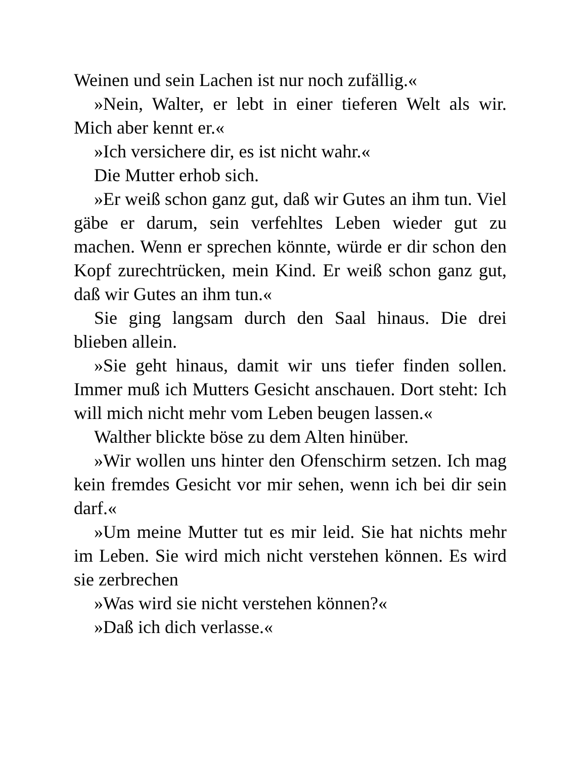Weinen und sein Lachen ist nur noch zufällig.«
»Nein, Walter, er lebt in einer tieferen Welt als wir. Mich aber kennt er.«
»Ich versichere dir, es ist nicht wahr.«
Die Mutter erhob sich.
»Er weiß schon ganz gut, daß wir Gutes an ihm tun. Viel gäbe er darum, sein verfehltes Leben wieder gut zu machen. Wenn er sprechen könnte, würde er dir schon den Kopf zurechtrücken, mein Kind. Er weiß schon ganz gut, daß wir Gutes an ihm tun.«
Sie ging langsam durch den Saal hinaus. Die drei blieben allein.
»Sie geht hinaus, damit wir uns tiefer finden sollen. Immer muß ich Mutters Gesicht anschauen. Dort steht: Ich will mich nicht mehr vom Leben beugen lassen.«
Walther blickte böse zu dem Alten hinüber.
»Wir wollen uns hinter den Ofenschirm setzen. Ich mag kein fremdes Gesicht vor mir sehen, wenn ich bei dir sein darf.«
»Um meine Mutter tut es mir leid. Sie hat nichts mehr im Leben. Sie wird mich nicht verstehen können. Es wird sie zerbrechen
»Was wird sie nicht verstehen können?«
»Daß ich dich verlasse.«